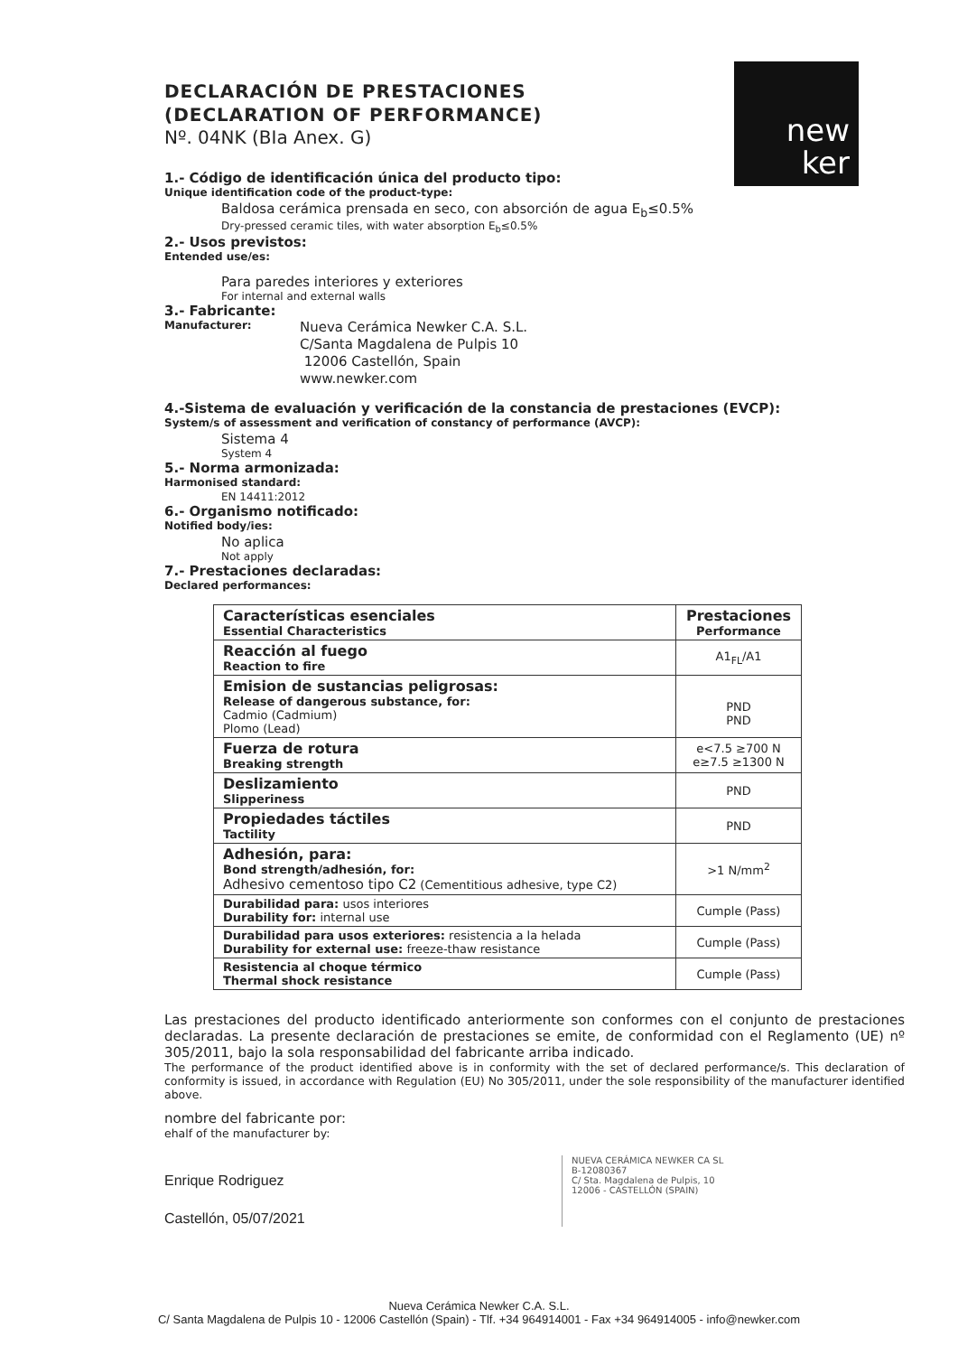new
ker
DECLARACIÓN DE PRESTACIONES
(DECLARATION OF PERFORMANCE)
Nº. 04NK (BIa Anex. G)
1.- Código de identificación única del producto tipo:
Unique identification code of the product-type:
Baldosa cerámica prensada en seco, con absorción de agua E<sub>b</sub>≤0.5%
Dry-pressed ceramic tiles, with water absorption E<sub>b</sub>≤0.5%
2.- Usos previstos:
Entended use/es:
Para paredes interiores y exteriores
For internal and external walls
3.- Fabricante:
Manufacturer:
Nueva Cerámica Newker C.A. S.L.
C/Santa Magdalena de Pulpis 10
12006 Castellón, Spain
www.newker.com
4.-Sistema de evaluación y verificación de la constancia de prestaciones (EVCP):
System/s of assessment and verification of constancy of performance (AVCP):
Sistema 4
System 4
5.- Norma armonizada:
Harmonised standard:
EN 14411:2012
6.- Organismo notificado:
Notified body/ies:
No aplica
Not apply
7.- Prestaciones declaradas:
Declared performances:
| Características esenciales Essential Characteristics | Prestaciones Performance |
| Reacción al fuego Reaction to fire | A1<sub>FL</sub>/A1 |
| Emision de sustancias peligrosas: Release of dangerous substance, for: Cadmio (Cadmium) Plomo (Lead) | PND PND |
| Fuerza de rotura Breaking strength | e<7.5 ≥700 N e≥7.5 ≥1300 N |
| Deslizamiento Slipperiness | PND |
| Propiedades táctiles Tactility | PND |
| Adhesión, para: Bond strength/adhesión, for: Adhesivo cementoso tipo C2 (Cementitious adhesive, type C2) | >1 N/mm<sup>2</sup> |
| Durabilidad para: usos interiores Durability for: internal use | Cumple (Pass) |
| Durabilidad para usos exteriores: resistencia a la helada Durability for external use: freeze-thaw resistance | Cumple (Pass) |
| Resistencia al choque térmico Thermal shock resistance | Cumple (Pass) |
Las prestaciones del producto identificado anteriormente son conformes con el conjunto de prestaciones declaradas. La presente declaración de prestaciones se emite, de conformidad con el Reglamento (UE) nº 305/2011, bajo la sola responsabilidad del fabricante arriba indicado.
The performance of the product identified above is in conformity with the set of declared performance/s. This declaration of conformity is issued, in accordance with Regulation (EU) No 305/2011, under the sole responsibility of the manufacturer identified above.
nombre del fabricante por:
ehalf of the manufacturer by:
Enrique Rodriguez
Castellón, 05/07/2021
NUEVA CERÁMICA NEWKER CA SL
B-12080367
C/ Sta. Magdalena de Pulpis, 10
12006 - CASTELLÓN (SPAIN)
Nueva Cerámica Newker C.A. S.L.
C/ Santa Magdalena de Pulpis 10 - 12006 Castellón (Spain) - Tlf. +34 964914001 - Fax +34 964914005 - info@newker.com